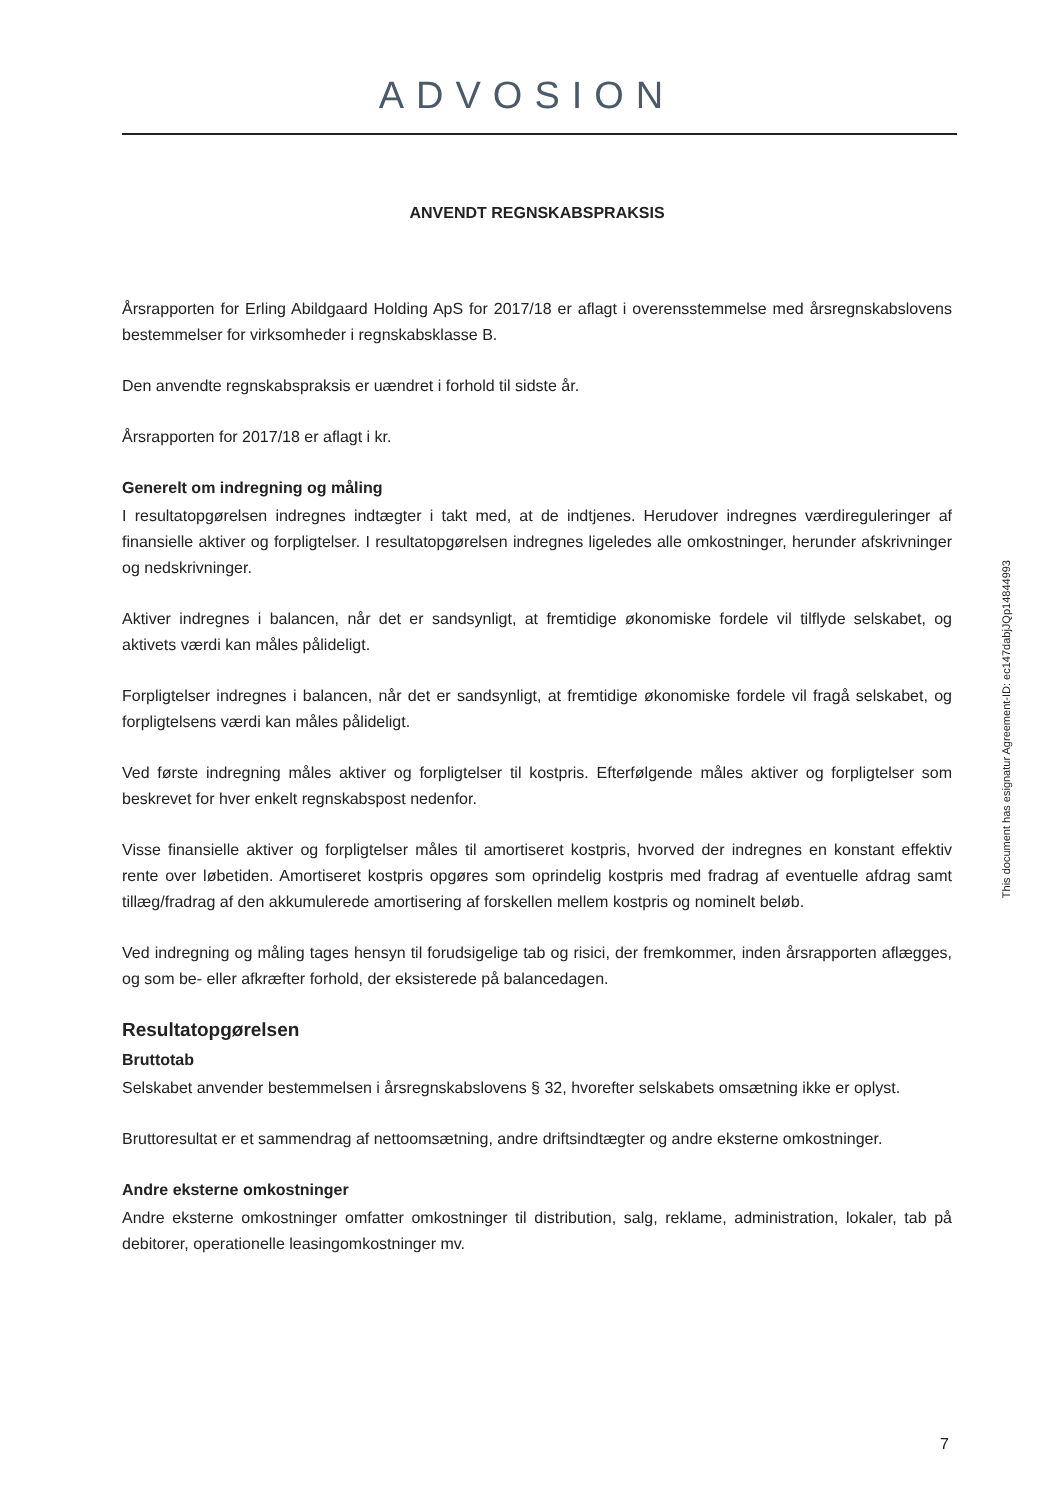ADVOSION
ANVENDT REGNSKABSPRAKSIS
Årsrapporten for Erling Abildgaard Holding ApS for 2017/18 er aflagt i overensstemmelse med årsregnskabslovens bestemmelser for virksomheder i regnskabsklasse B.
Den anvendte regnskabspraksis er uændret i forhold til sidste år.
Årsrapporten for 2017/18 er aflagt i kr.
Generelt om indregning og måling
I resultatopgørelsen indregnes indtægter i takt med, at de indtjenes. Herudover indregnes værdireguleringer af finansielle aktiver og forpligtelser. I resultatopgørelsen indregnes ligeledes alle omkostninger, herunder afskrivninger og nedskrivninger.
Aktiver indregnes i balancen, når det er sandsynligt, at fremtidige økonomiske fordele vil tilflyde selskabet, og aktivets værdi kan måles pålideligt.
Forpligtelser indregnes i balancen, når det er sandsynligt, at fremtidige økonomiske fordele vil fragå selskabet, og forpligtelsens værdi kan måles pålideligt.
Ved første indregning måles aktiver og forpligtelser til kostpris. Efterfølgende måles aktiver og forpligtelser som beskrevet for hver enkelt regnskabspost nedenfor.
Visse finansielle aktiver og forpligtelser måles til amortiseret kostpris, hvorved der indregnes en konstant effektiv rente over løbetiden. Amortiseret kostpris opgøres som oprindelig kostpris med fradrag af eventuelle afdrag samt tillæg/fradrag af den akkumulerede amortisering af forskellen mellem kostpris og nominelt beløb.
Ved indregning og måling tages hensyn til forudsigelige tab og risici, der fremkommer, inden årsrapporten aflægges, og som be- eller afkræfter forhold, der eksisterede på balancedagen.
Resultatopgørelsen
Bruttotab
Selskabet anvender bestemmelsen i årsregnskabslovens § 32, hvorefter selskabets omsætning ikke er oplyst.
Bruttoresultat er et sammendrag af nettoomsætning, andre driftsindtægter og andre eksterne omkostninger.
Andre eksterne omkostninger
Andre eksterne omkostninger omfatter omkostninger til distribution, salg, reklame, administration, lokaler, tab på debitorer, operationelle leasingomkostninger mv.
This document has esignatur Agreement-ID: ec147dabjJQp14844993
7